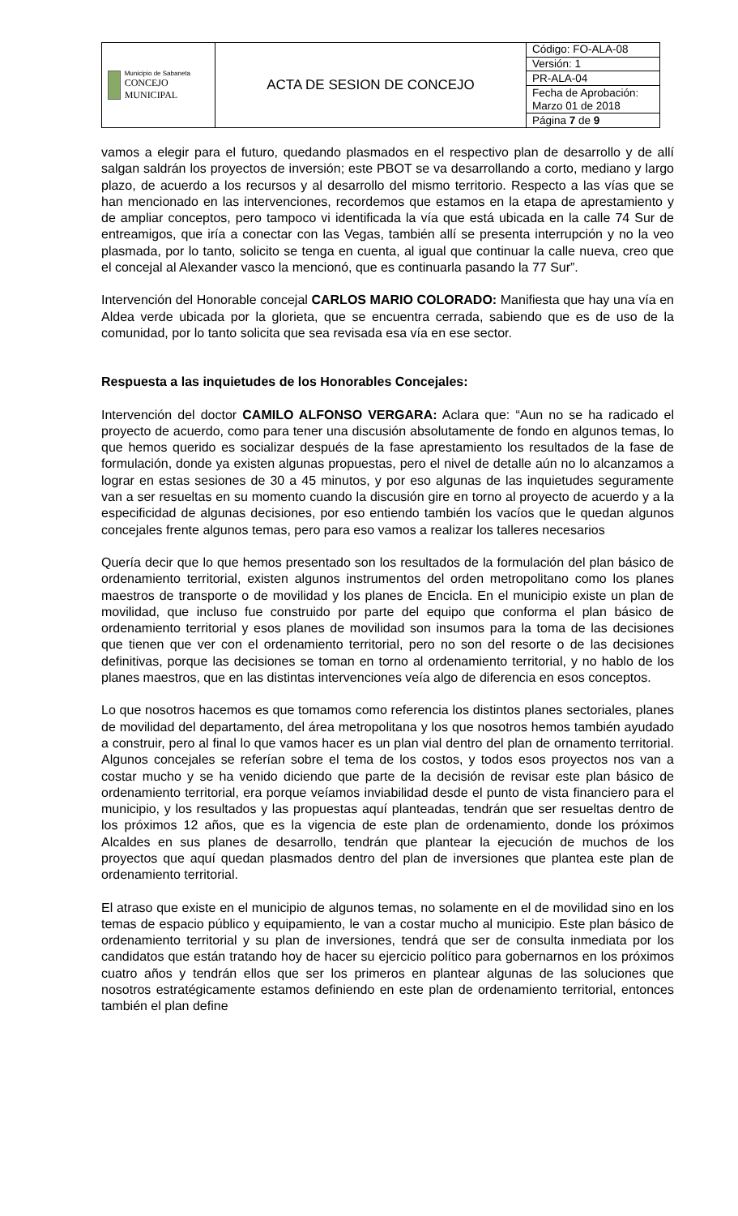| Municipio de Sabaneta CONCEJO MUNICIPAL | ACTA DE SESION DE CONCEJO | Código: FO-ALA-08 |
| | | Versión: 1 |
| | | PR-ALA-04 |
| | | Fecha de Aprobación: Marzo 01 de 2018 |
| | | Página 7 de 9 |
vamos a elegir para el futuro, quedando plasmados en el respectivo plan de desarrollo y de allí salgan saldrán los proyectos de inversión; este PBOT se va desarrollando a corto, mediano y largo plazo, de acuerdo a los recursos y al desarrollo del mismo territorio. Respecto a las vías que se han mencionado en las intervenciones, recordemos que estamos en la etapa de aprestamiento y de ampliar conceptos, pero tampoco vi identificada la vía que está ubicada en la calle 74 Sur de entreamigos, que iría a conectar con las Vegas, también allí se presenta interrupción y no la veo plasmada, por lo tanto, solicito se tenga en cuenta, al igual que continuar la calle nueva, creo que el concejal al Alexander vasco la mencionó, que es continuarla pasando la 77 Sur”.
Intervención del Honorable concejal CARLOS MARIO COLORADO: Manifiesta que hay una vía en Aldea verde ubicada por la glorieta, que se encuentra cerrada, sabiendo que es de uso de la comunidad, por lo tanto solicita que sea revisada esa vía en ese sector.
Respuesta a las inquietudes de los Honorables Concejales:
Intervención del doctor CAMILO ALFONSO VERGARA: Aclara que: “Aun no se ha radicado el proyecto de acuerdo, como para tener una discusión absolutamente de fondo en algunos temas, lo que hemos querido es socializar después de la fase aprestamiento los resultados de la fase de formulación, donde ya existen algunas propuestas, pero el nivel de detalle aún no lo alcanzamos a lograr en estas sesiones de 30 a 45 minutos, y por eso algunas de las inquietudes seguramente van a ser resueltas en su momento cuando la discusión gire en torno al proyecto de acuerdo y a la especificidad de algunas decisiones, por eso entiendo también los vacíos que le quedan algunos concejales frente algunos temas, pero para eso vamos a realizar los talleres necesarios
Quería decir que lo que hemos presentado son los resultados de la formulación del plan básico de ordenamiento territorial, existen algunos instrumentos del orden metropolitano como los planes maestros de transporte o de movilidad y los planes de Encicla. En el municipio existe un plan de movilidad, que incluso fue construido por parte del equipo que conforma el plan básico de ordenamiento territorial y esos planes de movilidad son insumos para la toma de las decisiones que tienen que ver con el ordenamiento territorial, pero no son del resorte o de las decisiones definitivas, porque las decisiones se toman en torno al ordenamiento territorial, y no hablo de los planes maestros, que en las distintas intervenciones veía algo de diferencia en esos conceptos.
Lo que nosotros hacemos es que tomamos como referencia los distintos planes sectoriales, planes de movilidad del departamento, del área metropolitana y los que nosotros hemos también ayudado a construir, pero al final lo que vamos hacer es un plan vial dentro del plan de ornamento territorial. Algunos concejales se referían sobre el tema de los costos, y todos esos proyectos nos van a costar mucho y se ha venido diciendo que parte de la decisión de revisar este plan básico de ordenamiento territorial, era porque veíamos inviabilidad desde el punto de vista financiero para el municipio, y los resultados y las propuestas aquí planteadas, tendrán que ser resueltas dentro de los próximos 12 años, que es la vigencia de este plan de ordenamiento, donde los próximos Alcaldes en sus planes de desarrollo, tendrán que plantear la ejecución de muchos de los proyectos que aquí quedan plasmados dentro del plan de inversiones que plantea este plan de ordenamiento territorial.
El atraso que existe en el municipio de algunos temas, no solamente en el de movilidad sino en los temas de espacio público y equipamiento, le van a costar mucho al municipio. Este plan básico de ordenamiento territorial y su plan de inversiones, tendrá que ser de consulta inmediata por los candidatos que están tratando hoy de hacer su ejercicio político para gobernarnos en los próximos cuatro años y tendrán ellos que ser los primeros en plantear algunas de las soluciones que nosotros estratégicamente estamos definiendo en este plan de ordenamiento territorial, entonces también el plan define